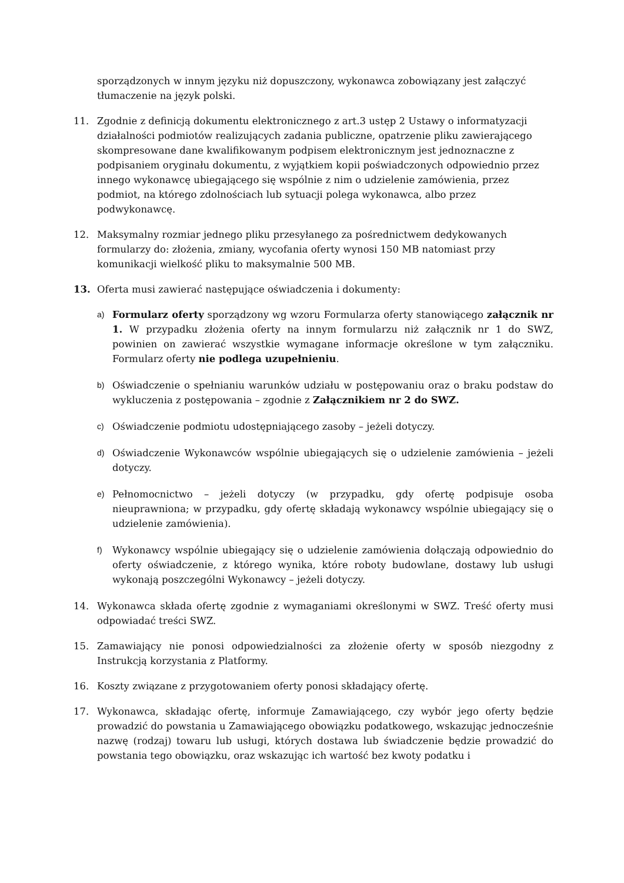sporządzonych w innym języku niż dopuszczony, wykonawca zobowiązany jest załączyć tłumaczenie na język polski.
11. Zgodnie z definicją dokumentu elektronicznego z art.3 ustęp 2 Ustawy o informatyzacji działalności podmiotów realizujących zadania publiczne, opatrzenie pliku zawierającego skompresowane dane kwalifikowanym podpisem elektronicznym jest jednoznaczne z podpisaniem oryginału dokumentu, z wyjątkiem kopii poświadczonych odpowiednio przez innego wykonawcę ubiegającego się wspólnie z nim o udzielenie zamówienia, przez podmiot, na którego zdolnościach lub sytuacji polega wykonawca, albo przez podwykonawcę.
12. Maksymalny rozmiar jednego pliku przesyłanego za pośrednictwem dedykowanych formularzy do: złożenia, zmiany, wycofania oferty wynosi 150 MB natomiast przy komunikacji wielkość pliku to maksymalnie 500 MB.
13. Oferta musi zawierać następujące oświadczenia i dokumenty:
a)
Formularz oferty sporządzony wg wzoru Formularza oferty stanowiącego załącznik nr 1. W przypadku złożenia oferty na innym formularzu niż załącznik nr 1 do SWZ, powinien on zawierać wszystkie wymagane informacje określone w tym załączniku. Formularz oferty nie podlega uzupełnieniu.
b)
Oświadczenie o spełnianiu warunków udziału w postępowaniu oraz o braku podstaw do wykluczenia z postępowania – zgodnie z Załącznikiem nr 2 do SWZ.
c)
Oświadczenie podmiotu udostępniającego zasoby – jeżeli dotyczy.
d)
Oświadczenie Wykonawców wspólnie ubiegających się o udzielenie zamówienia – jeżeli dotyczy.
e)
Pełnomocnictwo – jeżeli dotyczy (w przypadku, gdy ofertę podpisuje osoba nieuprawniona; w przypadku, gdy ofertę składają wykonawcy wspólnie ubiegający się o udzielenie zamówienia).
f)
Wykonawcy wspólnie ubiegający się o udzielenie zamówienia dołączają odpowiednio do oferty oświadczenie, z którego wynika, które roboty budowlane, dostawy lub usługi wykonają poszczególni Wykonawcy – jeżeli dotyczy.
14. Wykonawca składa ofertę zgodnie z wymaganiami określonymi w SWZ. Treść oferty musi odpowiadać treści SWZ.
15. Zamawiający nie ponosi odpowiedzialności za złożenie oferty w sposób niezgodny z Instrukcją korzystania z Platformy.
16. Koszty związane z przygotowaniem oferty ponosi składający ofertę.
17. Wykonawca, składając ofertę, informuje Zamawiającego, czy wybór jego oferty będzie prowadzić do powstania u Zamawiającego obowiązku podatkowego, wskazując jednocześnie nazwę (rodzaj) towaru lub usługi, których dostawa lub świadczenie będzie prowadzić do powstania tego obowiązku, oraz wskazując ich wartość bez kwoty podatku i